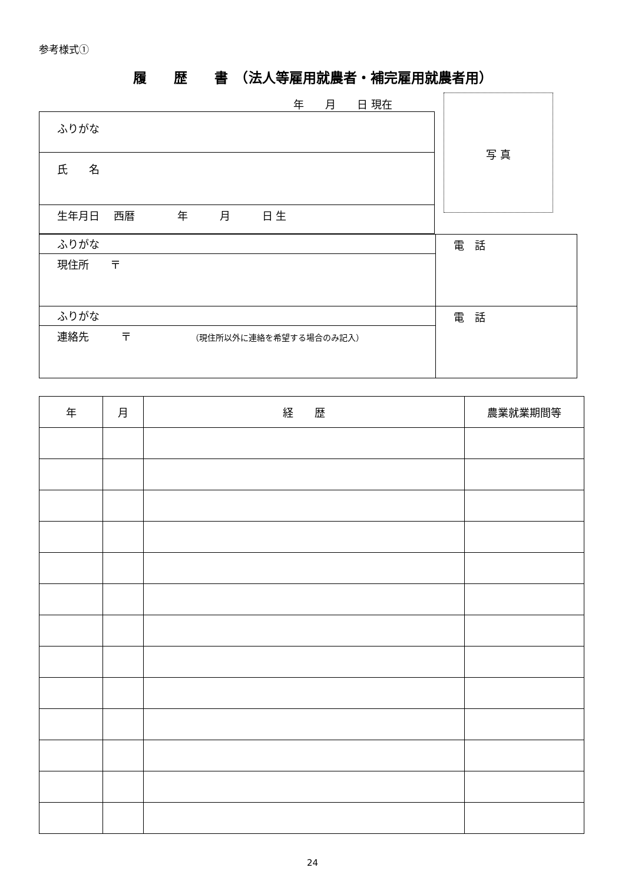参考様式①
履　　歴　　書　（法人等雇用就農者・補完雇用就農者用）
年　　月　　日 現在
| ふりがな |
| 氏 名 |
| 生年月日 西暦 年 月 日 生 |
写 真
| ふりがな | 電 話 |
| 現住所 〒 | |
| ふりがな | 電 話 |
| 連絡先 〒 （現住所以外に連絡を希望する場合のみ記入） | |
| 年 | 月 | 経 歴 | 農業就業期間等 |
| --- | --- | --- | --- |
24